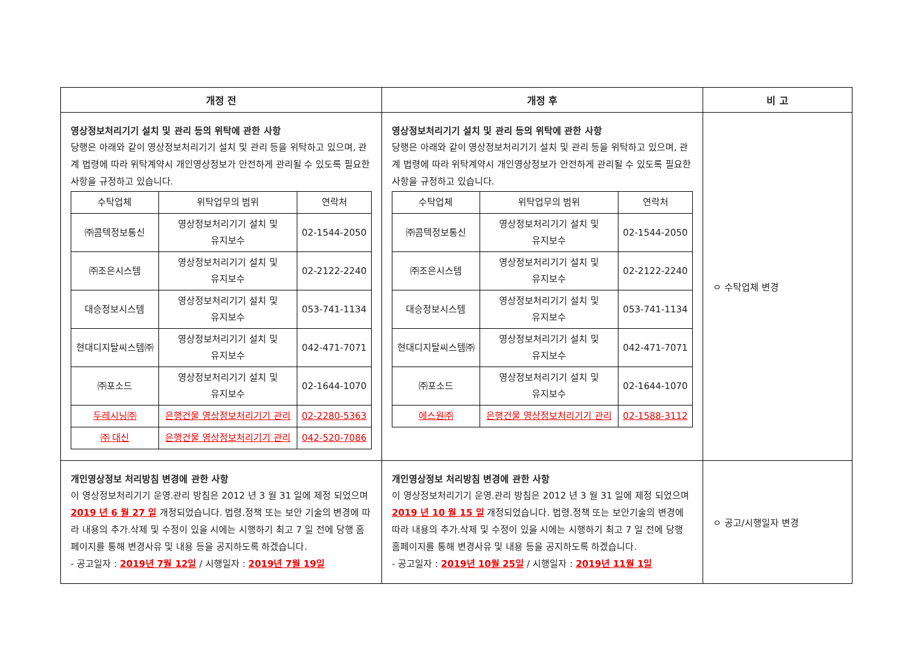| 개정 전 | 개정 후 | 비 고 |
| --- | --- | --- |
| 영상정보처리기기 설치 및 관리 등의 위탁에 관한 사항 당행은 아래와 같이 영상정보처리기기 설치 및 관리 등을 위탁하고 있으며, 관계 법령에 따라 위탁계약시 개인영상정보가 안전하게 관리될 수 있도록 필요한 사항을 규정하고 있습니다. / 수탁업체 / 위탁업무의 범위 / 연락처 / / --- / --- / --- / / ㈜콤텍정보통신 / 영상정보처리기기 설치 및 유지보수 / 02-1544-2050 / / ㈜조은시스템 / 영상정보처리기기 설치 및 유지보수 / 02-2122-2240 / / 대승정보시스템 / 영상정보처리기기 설치 및 유지보수 / 053-741-1134 / / 현대디지탈씨스템㈜ / 영상정보처리기기 설치 및 유지보수 / 042-471-7071 / / ㈜포소드 / 영상정보처리기기 설치 및 유지보수 / 02-1644-1070 / / 두레시닝㈜ / 은행건물 영상정보처리기기 관리 / 02-2280-5363 / / ㈜ 대신 / 은행건물 영상정보처리기기 관리 / 042-520-7086 / | 영상정보처리기기 설치 및 관리 등의 위탁에 관한 사항 당행은 아래와 같이 영상정보처리기기 설치 및 관리 등을 위탁하고 있으며, 관계 법령에 따라 위탁계약시 개인영상정보가 안전하게 관리될 수 있도록 필요한 사항을 규정하고 있습니다. / 수탁업체 / 위탁업무의 범위 / 연락처 / / --- / --- / --- / / ㈜콤텍정보통신 / 영상정보처리기기 설치 및 유지보수 / 02-1544-2050 / / ㈜조은시스템 / 영상정보처리기기 설치 및 유지보수 / 02-2122-2240 / / 대승정보시스템 / 영상정보처리기기 설치 및 유지보수 / 053-741-1134 / / 현대디지탈씨스템㈜ / 영상정보처리기기 설치 및 유지보수 / 042-471-7071 / / ㈜포소드 / 영상정보처리기기 설치 및 유지보수 / 02-1644-1070 / / 에스원㈜ / 은행건물 영상정보처리기기 관리 / 02-1588-3112 / | ㅇ 수탁업체 변경 |
| 개인영상정보 처리방침 변경에 관한 사항 이 영상정보처리기기 운영.관리 방침은 2012 년 3 월 31 일에 제정 되었으며 2019 년 6 월 27 일 개정되었습니다. 법령.정책 또는 보안 기술의 변경에 따라 내용의 추가.삭제 및 수정이 있을 시에는 시행하기 최고 7 일 전에 당행 홈페이지를 통해 변경사유 및 내용 등을 공지하도록 하겠습니다. - 공고일자 : 2019년 7월 12일 / 시행일자 : 2019년 7월 19일 | 개인영상정보 처리방침 변경에 관한 사항 이 영상정보처리기기 운영.관리 방침은 2012 년 3 월 31 일에 제정 되었으며 2019 년 10 월 15 일 개정되었습니다. 법령.정책 또는 보안기술의 변경에 따라 내용의 추가.삭제 및 수정이 있을 시에는 시행하기 최고 7 일 전에 당행 홈페이지를 통해 변경사유 및 내용 등을 공지하도록 하겠습니다. - 공고일자 : 2019년 10월 25일 / 시행일자 : 2019년 11월 1일 | ㅇ 공고/시행일자 변경 |